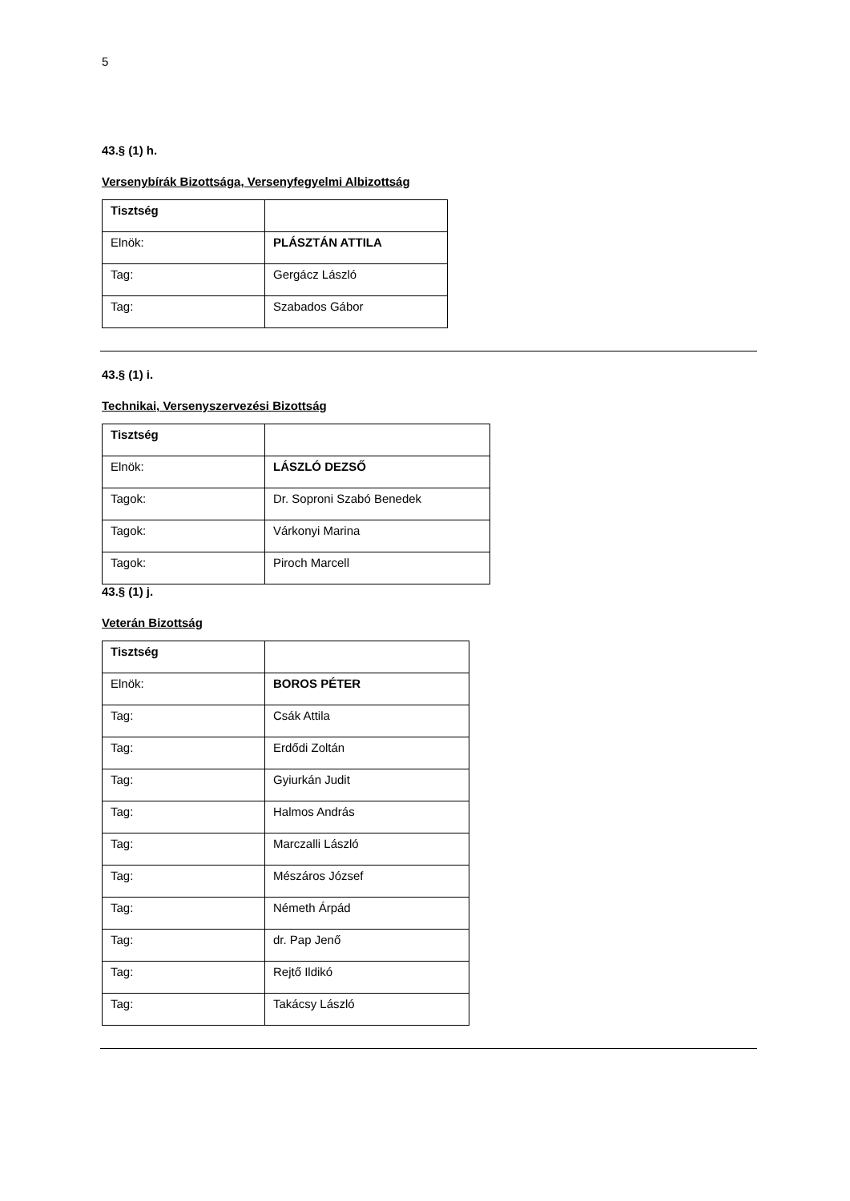5
43.§ (1) h.
Versenybírák Bizottsága, Versenyfegyelmi Albizottság
| Tisztség | |
| Elnök: | PLÁSZTÁN ATTILA |
| Tag: | Gergácz László |
| Tag: | Szabados Gábor |
43.§ (1) i.
Technikai, Versenyszervezési Bizottság
| Tisztség | |
| Elnök: | LÁSZLÓ DEZSŐ |
| Tagok: | Dr. Soproni Szabó Benedek |
| Tagok: | Várkonyi Marina |
| Tagok: | Piroch Marcell |
43.§ (1) j.
Veterán Bizottság
| Tisztség | |
| Elnök: | BOROS PÉTER |
| Tag: | Csák Attila |
| Tag: | Erdődi Zoltán |
| Tag: | Gyiurkán Judit |
| Tag: | Halmos András |
| Tag: | Marczalli László |
| Tag: | Mészáros József |
| Tag: | Németh Árpád |
| Tag: | dr. Pap Jenő |
| Tag: | Rejtő Ildikó |
| Tag: | Takácsy László |